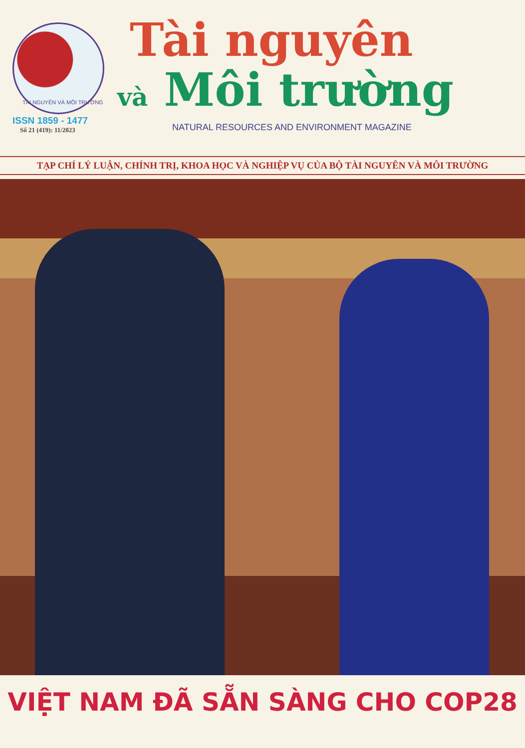TÀI NGUYÊN VÀ MÔI TRƯỜNG
ISSN 1859 - 1477
Số 21 (419): 11/2023
Tài nguyên
và Môi trường
NATURAL RESOURCES AND ENVIRONMENT MAGAZINE
TẠP CHÍ LÝ LUẬN, CHÍNH TRỊ, KHOA HỌC VÀ NGHIỆP VỤ CỦA BỘ TÀI NGUYÊN VÀ MÔI TRƯỜNG
VIỆT NAM ĐÃ SẴN SÀNG CHO COP28